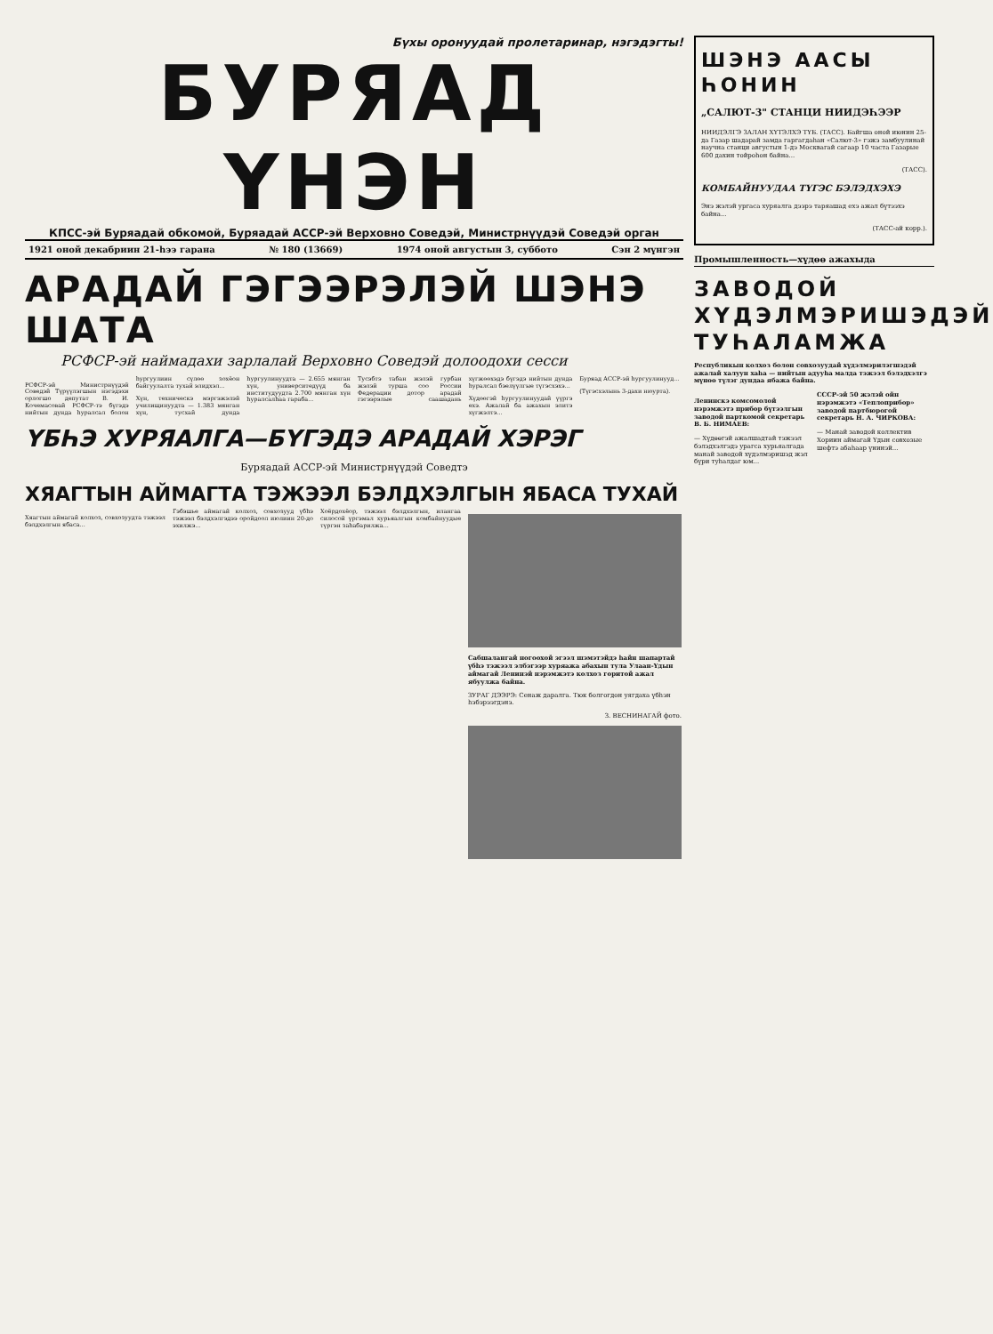Бүхы оронуудай пролетаринар, нэгэдэгты!
БУРЯАД ҮНЭН
КПСС-эй Буряадай обкомой, Буряадай АССР-эй Верховно Соведэй, Министрнүүдэй Соведэй орган
1921 оной декабриин 21-һээ гарана № 180 (13669) 1974 оной августын 3, суббото Сэн 2 мүнгэн
АРАДАЙ ГЭГЭЭРЭЛЭЙ ШЭНЭ ШАТА
РСФСР-эй наймадахи зарлалай Верховно Соведэй долоодохи сесси
РСФСР-эй Министрнүүдэй Соведэй Түрүүлэгшын нэгэдэхи орлогшо депутат В. И. Кочемасовай РСФСР-тэ бүгэдэ нийтын дунда һуралсал болон һургуулиин сүлөө зохёон байгуулалта тухай элидхэл...
Хүн, техническэ мэргэжэлэй училищинуудта — 1.383 мянган хүн, тусхай дунда һургуулинуудта — 2.655 мянган хүн, университедүүд ба институдуудта 2.700 мянган хүн һуралсалһаа гараба...
Тусэбтэ табан жэлэй гурбан жэлэй турша соо России Федерации дотор арадай гэгээрэлые саашадань хүгжөөхэдэ бүгэдэ нийтын дунда һуралсал бэелүүлгые түгэсхэхэ...
Хүдөөгэй һургуулинуудай үүргэ ехэ. Ажалай ба ажахын элитэ хүгжэлтэ...
Буряад АССР-эй һургуулинууд...
(Түгэсхэлынь 3-дахи нюурта).
ҮБҺЭ ХУРЯАЛГА—БҮГЭДЭ АРАДАЙ ХЭРЭГ
Буряадай АССР-эй Министрнүүдэй Соведтэ
ХЯАГТЫН АЙМАГТА ТЭЖЭЭЛ БЭЛДХЭЛГЫН ЯБАСА ТУХАЙ
Хяагтын аймагай колхоз, совхозуудта тэжээл бэлдхэлгын ябаса...
Гэбэшье аймагай колхоз, совхозууд үбһэ тэжээл бэлдхэлгэдээ оройдоол июлиин 20-до эхилжэ...
Хоёрдохёор, тэжээл бэлдхэлгын, илангаа силосой үргэмал хурьяалгын комбайнуудые түргэн заһабарилжа...
Сабшалангай ногоохой эгээл шэмэтэйдэ һайн шапартай үбһэ тэжээл элбэгээр хуряажа абахын тула Улаан-Үдын аймагай Ленинэй нэрэмжэтэ колхоз горитой ажал ябуулжа байна.
ЗУРАГ ДЭЭРЭ: Сенаж даралга. Тюк болгогдон уягдаха үбһэн һэбэрээгдэнэ.
З. ВЕСНИНАГАЙ фото.
ШЭНЭ ААСЫ ҺОНИН
„САЛЮТ-3" СТАНЦИ НИИДЭҺЭЭР
НИИДЭЛГЭ ЗАЛАН ХҮТЭЛХЭ ТҮБ. (ТАСС). Байгша оной июнин 25-да Газар шадарай замда гаргагдаһан «Салют-3» гэжэ замбуулинай научна станци августын 1-дэ Москвагай сагаар 10 часта Газарые 600 дахин тойроһон байна...
(ТАСС).
КОМБАЙНУУДАА ТҮГЭС БЭЛЭДХЭХЭ
Энэ жэлэй ургаса хуряалга дээрэ таряашад ехэ ажал бүтээхэ байна...
(ТАСС-ай корр.).
Промышленность—хүдөө ажахыда
ЗАВОДОЙ ХҮДЭЛМЭРИШЭДЭЙ ТУҺАЛАМЖА
Республикын колхоз болон совхозуудай хүдэлмэрилэгшэдэй ажалай халуун хаһа — нийтын адууһа малда тэжээл бэлэдхэлгэ мүнөө түлэг дундаа ябажа байна.
Ленинскэ комсомолой нэрэмжэтэ прибор бүтээлгын заводой парткомой секретарь В. Б. НИМАЕВ:
— Хүдөөгэй ажалшадтай тэжээл бэлэдхэлгэдэ урагса хурьяалгада манай заводой хүдэлмэришэд жэл бүри туһалдаг юм...
СССР-эй 50 жэлэй ойн нэрэмжэтэ «Теплоприбор» заводой партбюрогой секретарь Н. А. ЧИРКОВА:
— Манай заводой коллектив Хориин аймагай Үдын совхозые шефтэ абаһаар үнинэй...